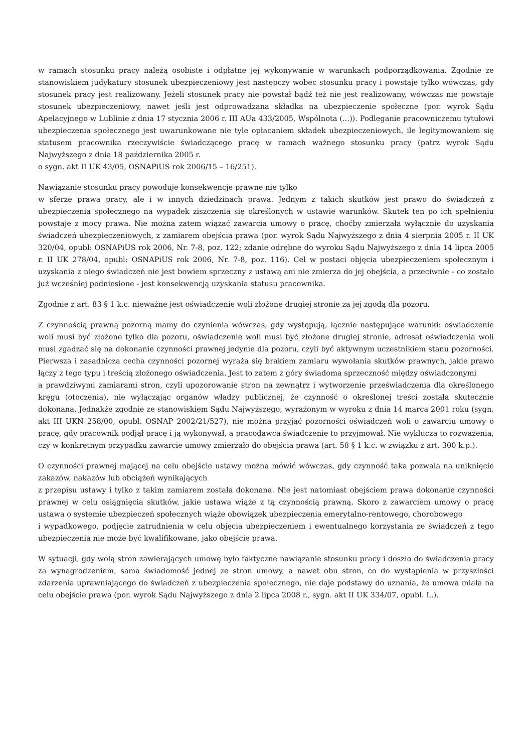w ramach stosunku pracy należą osobiste i odpłatne jej wykonywanie w warunkach podporządkowania. Zgodnie ze stanowiskiem judykatury stosunek ubezpieczeniowy jest następczy wobec stosunku pracy i powstaje tylko wówczas, gdy stosunek pracy jest realizowany. Jeżeli stosunek pracy nie powstał bądź też nie jest realizowany, wówczas nie powstaje stosunek ubezpieczeniowy, nawet jeśli jest odprowadzana składka na ubezpieczenie społeczne (por. wyrok Sądu Apelacyjnego w Lublinie z dnia 17 stycznia 2006 r. III AUa 433/2005, Wspólnota (...)). Podleganie pracowniczemu tytułowi ubezpieczenia społecznego jest uwarunkowane nie tyle opłacaniem składek ubezpieczeniowych, ile legitymowaniem się statusem pracownika rzeczywiście świadczącego pracę w ramach ważnego stosunku pracy (patrz wyrok Sądu Najwyższego z dnia 18 października 2005 r.
o sygn. akt II UK 43/05, OSNAPiUS rok 2006/15 – 16/251).
Nawiązanie stosunku pracy powoduje konsekwencje prawne nie tylko
w sferze prawa pracy, ale i w innych dziedzinach prawa. Jednym z takich skutków jest prawo do świadczeń z ubezpieczenia społecznego na wypadek ziszczenia się określonych w ustawie warunków. Skutek ten po ich spełnieniu powstaje z mocy prawa. Nie można zatem wiązać zawarcia umowy o pracę, choćby zmierzała wyłącznie do uzyskania świadczeń ubezpieczeniowych, z zamiarem obejścia prawa (por. wyrok Sądu Najwyższego z dnia 4 sierpnia 2005 r. II UK 320/04, opubl: OSNAPiUS rok 2006, Nr. 7-8, poz. 122; zdanie odrębne do wyroku Sądu Najwyższego z dnia 14 lipca 2005 r. II UK 278/04, opubl: OSNAPiUS rok 2006, Nr. 7-8, poz. 116). Cel w postaci objęcia ubezpieczeniem społecznym i uzyskania z niego świadczeń nie jest bowiem sprzeczny z ustawą ani nie zmierza do jej obejścia, a przeciwnie - co zostało już wcześniej podniesione - jest konsekwencją uzyskania statusu pracownika.
Zgodnie z art. 83 § 1 k.c. nieważne jest oświadczenie woli złożone drugiej stronie za jej zgodą dla pozoru.
Z czynnością prawną pozorną mamy do czynienia wówczas, gdy występują, łącznie następujące warunki: oświadczenie woli musi być złożone tylko dla pozoru, oświadczenie woli musi być złożone drugiej stronie, adresat oświadczenia woli musi zgadzać się na dokonanie czynności prawnej jedynie dla pozoru, czyli być aktywnym uczestnikiem stanu pozorności. Pierwsza i zasadnicza cecha czynności pozornej wyraża się brakiem zamiaru wywołania skutków prawnych, jakie prawo łączy z tego typu i treścią złożonego oświadczenia. Jest to zatem z góry świadoma sprzeczność między oświadczonymi
a prawdziwymi zamiarami stron, czyli upozorowanie stron na zewnątrz i wytworzenie przeświadczenia dla określonego kręgu (otoczenia), nie wyłączając organów władzy publicznej, że czynność o określonej treści została skutecznie dokonana. Jednakże zgodnie ze stanowiskiem Sądu Najwyższego, wyrażonym w wyroku z dnia 14 marca 2001 roku (sygn. akt III UKN 258/00, opubl. OSNAP 2002/21/527), nie można przyjąć pozorności oświadczeń woli o zawarciu umowy o pracę, gdy pracownik podjął pracę i ją wykonywał, a pracodawca świadczenie to przyjmował. Nie wyklucza to rozważenia, czy w konkretnym przypadku zawarcie umowy zmierzało do obejścia prawa (art. 58 § 1 k.c. w związku z art. 300 k.p.).
O czynności prawnej mającej na celu obejście ustawy można mówić wówczas, gdy czynność taka pozwala na uniknięcie zakazów, nakazów lub obciążeń wynikających
z przepisu ustawy i tylko z takim zamiarem została dokonana. Nie jest natomiast obejściem prawa dokonanie czynności prawnej w celu osiągnięcia skutków, jakie ustawa wiąże z tą czynnością prawną. Skoro z zawarciem umowy o pracę ustawa o systemie ubezpieczeń społecznych wiąże obowiązek ubezpieczenia emerytalno-rentowego, chorobowego
i wypadkowego, podjęcie zatrudnienia w celu objęcia ubezpieczeniem i ewentualnego korzystania ze świadczeń z tego ubezpieczenia nie może być kwalifikowane, jako obejście prawa.
W sytuacji, gdy wolą stron zawierających umowę było faktyczne nawiązanie stosunku pracy i doszło do świadczenia pracy za wynagrodzeniem, sama świadomość jednej ze stron umowy, a nawet obu stron, co do wystąpienia w przyszłości zdarzenia uprawniającego do świadczeń z ubezpieczenia społecznego, nie daje podstawy do uznania, że umowa miała na celu obejście prawa (por. wyrok Sądu Najwyższego z dnia 2 lipca 2008 r., sygn. akt II UK 334/07, opubl. L.).